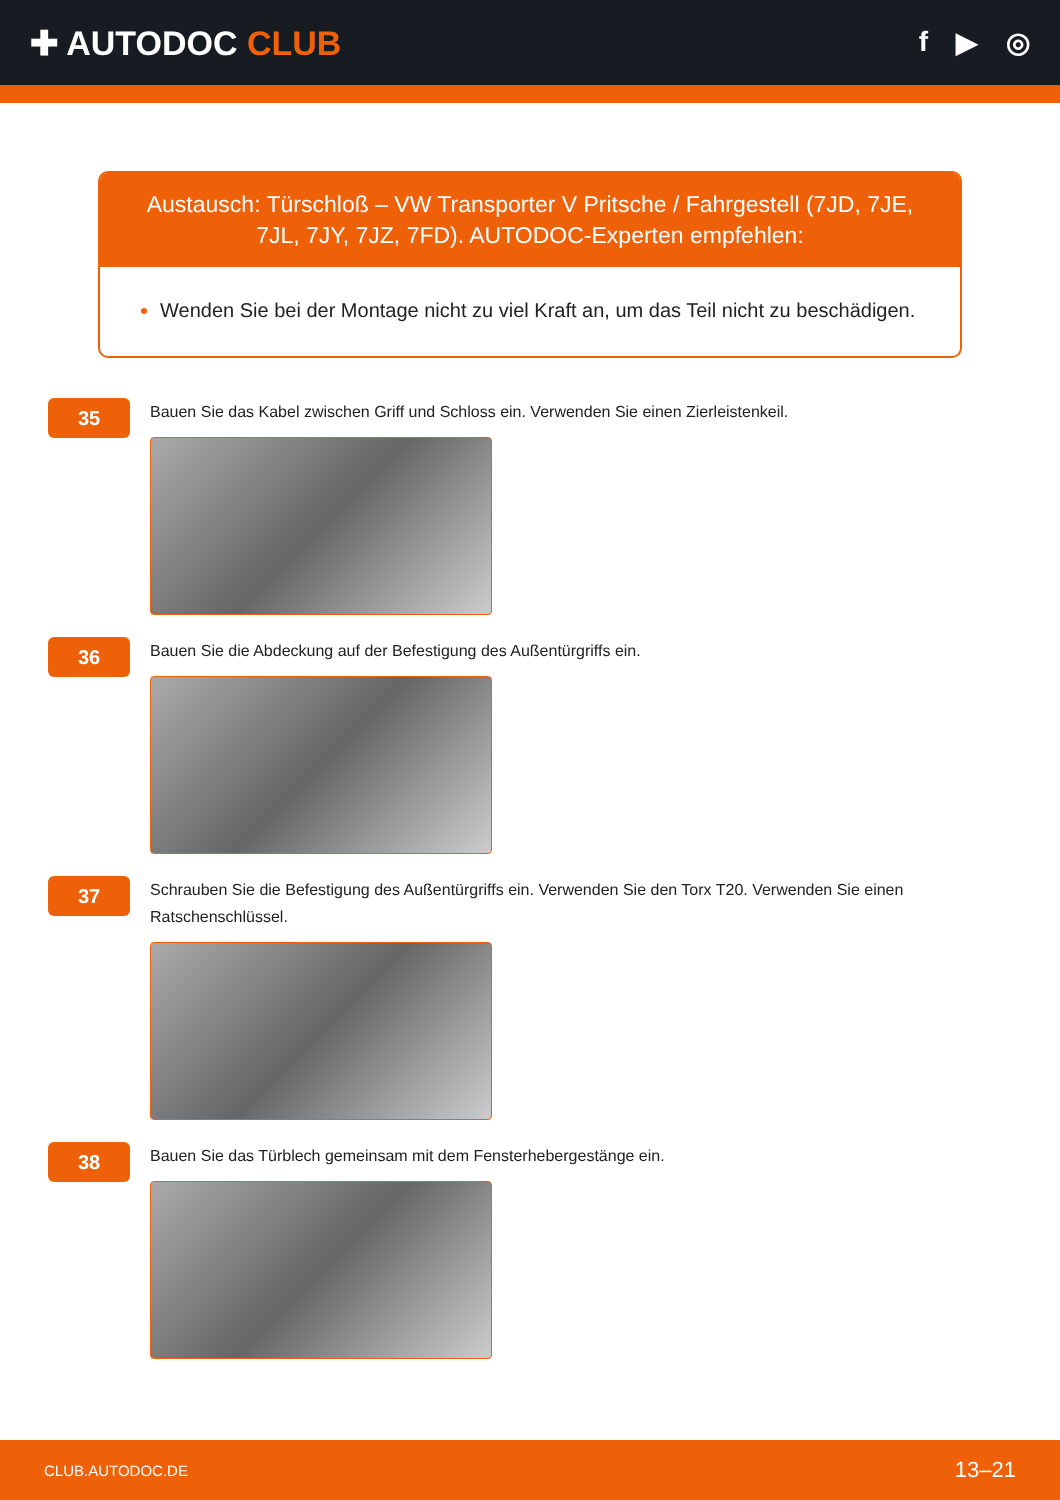✚ AUTODOC CLUB
f ▶ ◎
Austausch: Türschloß – VW Transporter V Pritsche / Fahrgestell (7JD, 7JE, 7JL, 7JY, 7JZ, 7FD). AUTODOC-Experten empfehlen:
Wenden Sie bei der Montage nicht zu viel Kraft an, um das Teil nicht zu beschädigen.
35
Bauen Sie das Kabel zwischen Griff und Schloss ein. Verwenden Sie einen Zierleistenkeil.
36
Bauen Sie die Abdeckung auf der Befestigung des Außentürgriffs ein.
37
Schrauben Sie die Befestigung des Außentürgriffs ein. Verwenden Sie den Torx T20. Verwenden Sie einen Ratschenschlüssel.
38
Bauen Sie das Türblech gemeinsam mit dem Fensterhebergestänge ein.
CLUB.AUTODOC.DE 13–21